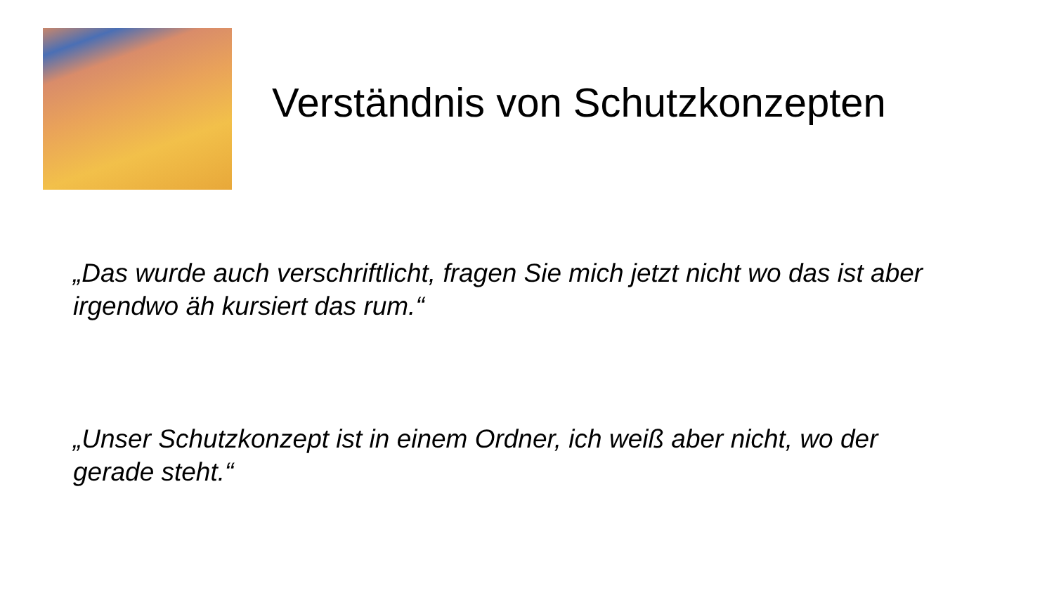Verständnis von Schutzkonzepten
„Das wurde auch verschriftlicht, fragen Sie mich jetzt nicht wo das ist aber irgendwo äh kursiert das rum.“
„Unser Schutzkonzept ist in einem Ordner, ich weiß aber nicht, wo der gerade steht.“